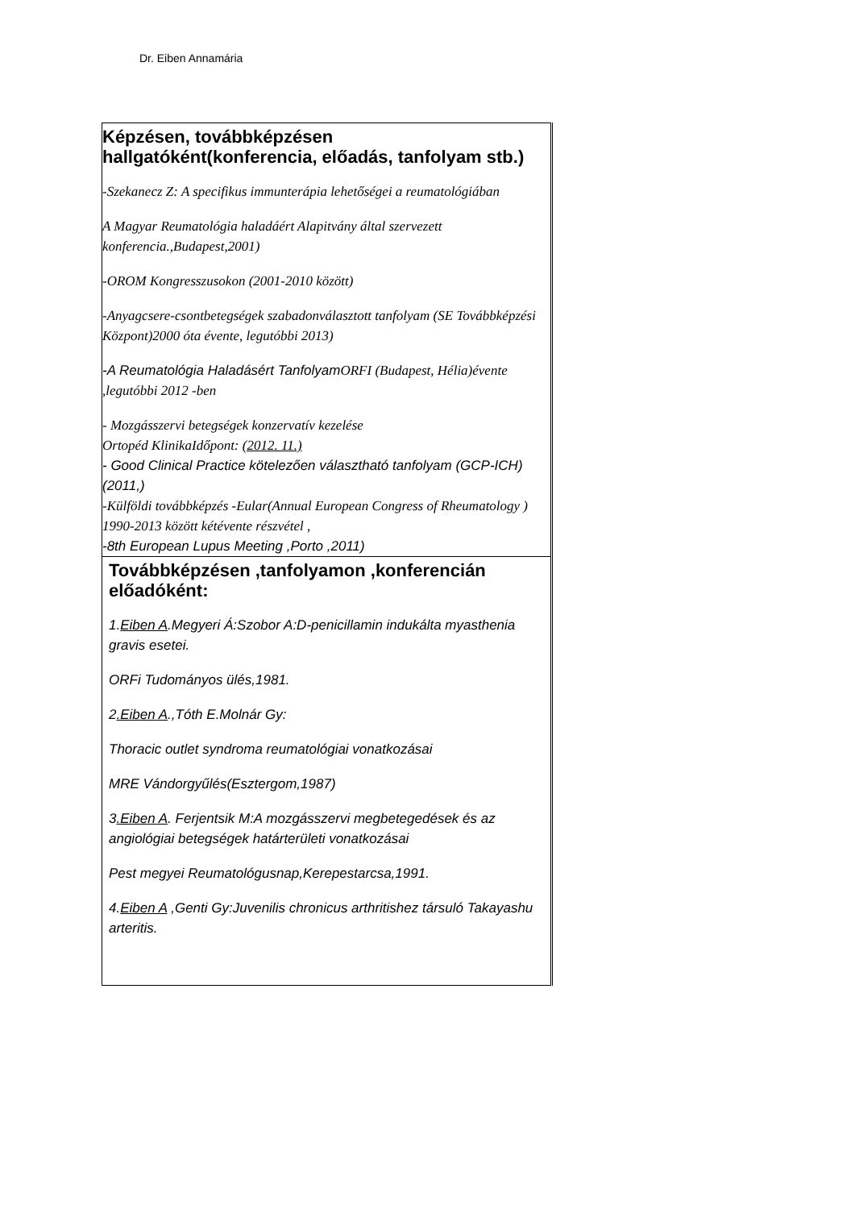Dr. Eiben Annamária
| Képzésen, továbbképzésen hallgatóként(konferencia, előadás, tanfolyam stb.) -Szekanecz Z: A specifikus immunterápia lehetőségei a reumatológiában A Magyar Reumatológia haladáért Alapitvány által szervezett konferencia.,Budapest,2001) -OROM Kongresszusokon (2001-2010 között) -Anyagcsere-csontbetegségek szabadonválasztott tanfolyam (SE Továbbképzési Központ)2000 óta évente, legutóbbi 2013) -A Reumatológia Haladásért Tanfolyam ORFI (Budapest, Hélia)évente ,legutóbbi 2012 -ben - Mozgásszervi betegségek konzervatív kezelése Ortopéd KlinikaIdőpont: (2012. 11.) - Good Clinical Practice kötelezően választható tanfolyam (GCP-ICH)(2011,) -Külföldi továbbképzés -Eular(Annual European Congress of Rheumatology ) 1990-2013 között kétévente részvétel , -8th European Lupus Meeting ,Porto ,2011) |
| Továbbképzésen ,tanfolyamon ,konferencián előadóként: 1. Eiben A .Megyeri Á:Szobor A:D-penicillamin indukálta myasthenia gravis esetei. ORFi Tudományos ülés,1981. 2 .Eiben A .,Tóth E.Molnár Gy: Thoracic outlet syndroma reumatológiai vonatkozásai MRE Vándorgyűlés(Esztergom,1987) 3 .Eiben A . Ferjentsik M:A mozgásszervi megbetegedések és az angiológiai betegségek határterületi vonatkozásai Pest megyei Reumatológusnap,Kerepestarcsa,1991. 4. Eiben A ,Genti Gy:Juvenilis chronicus arthritishez társuló Takayashu arteritis. |